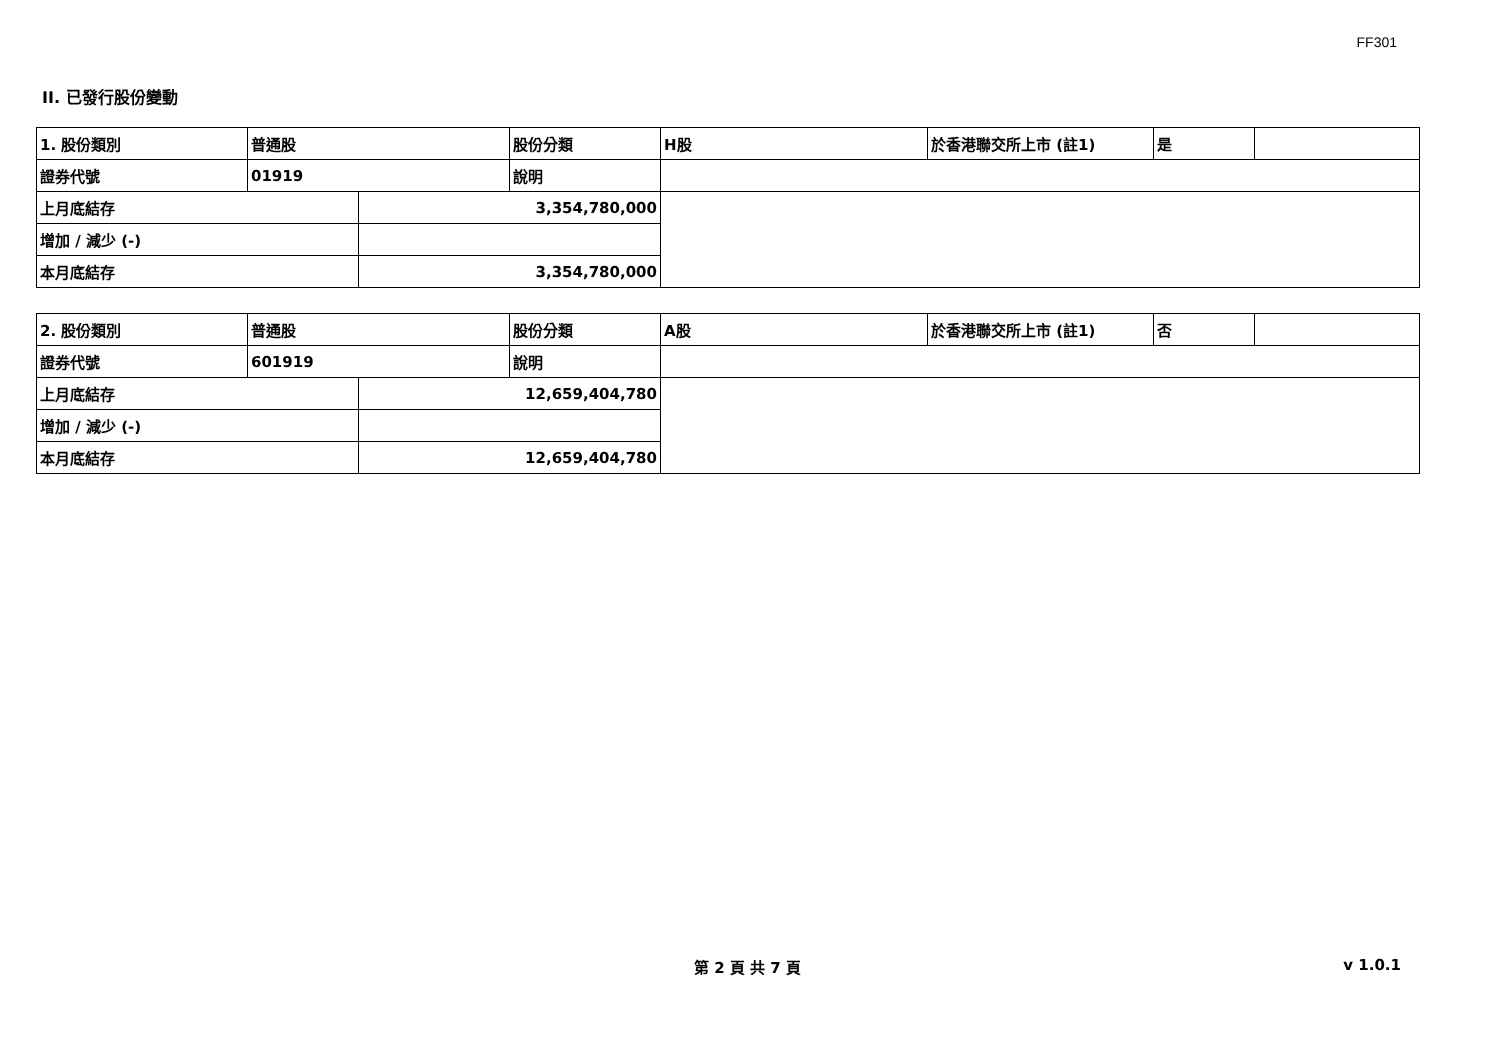FF301
II. 已發行股份變動
| 1. 股份類別 | 普通股 | | 股份分類 | H股 | 於香港聯交所上市 (註1) | 是 | |
| 證券代號 | 01919 | | 說明 | | | | |
| 上月底結存 | | 3,354,780,000 | | | | | |
| 增加 / 減少 (-) | | | | | | | |
| 本月底結存 | | 3,354,780,000 | | | | | |
| 2. 股份類別 | 普通股 | | 股份分類 | A股 | 於香港聯交所上市 (註1) | 否 | |
| 證券代號 | 601919 | | 說明 | | | | |
| 上月底結存 | | 12,659,404,780 | | | | | |
| 增加 / 減少 (-) | | | | | | | |
| 本月底結存 | | 12,659,404,780 | | | | | |
第 2 頁 共 7 頁 v 1.0.1